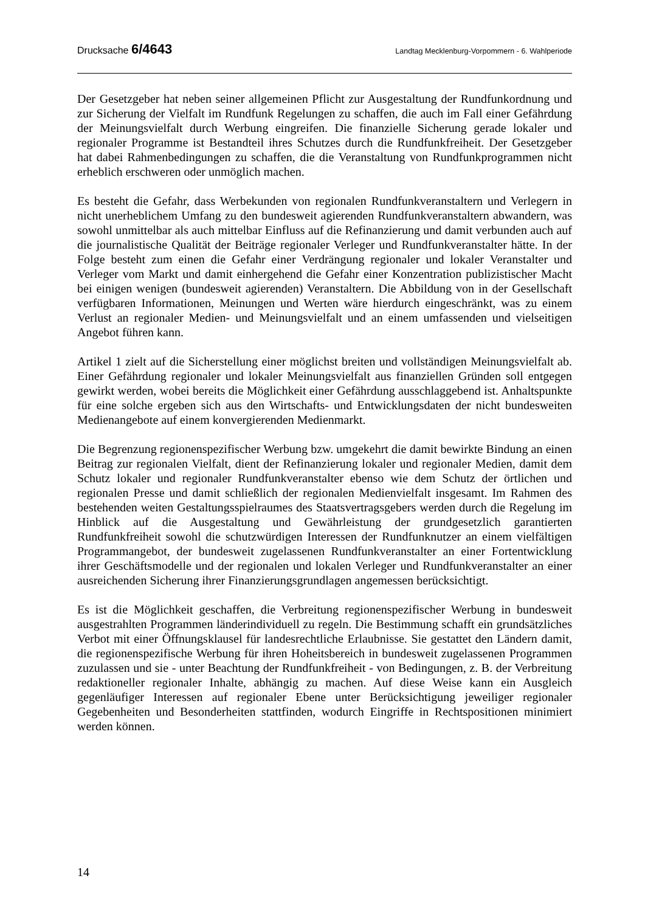Drucksache 6/4643 Landtag Mecklenburg-Vorpommern - 6. Wahlperiode
Der Gesetzgeber hat neben seiner allgemeinen Pflicht zur Ausgestaltung der Rundfunkordnung und zur Sicherung der Vielfalt im Rundfunk Regelungen zu schaffen, die auch im Fall einer Gefährdung der Meinungsvielfalt durch Werbung eingreifen. Die finanzielle Sicherung gerade lokaler und regionaler Programme ist Bestandteil ihres Schutzes durch die Rundfunkfreiheit. Der Gesetzgeber hat dabei Rahmenbedingungen zu schaffen, die die Veranstaltung von Rundfunkprogrammen nicht erheblich erschweren oder unmöglich machen.
Es besteht die Gefahr, dass Werbekunden von regionalen Rundfunkveranstaltern und Verlegern in nicht unerheblichem Umfang zu den bundesweit agierenden Rundfunkveranstaltern abwandern, was sowohl unmittelbar als auch mittelbar Einfluss auf die Refinanzierung und damit verbunden auch auf die journalistische Qualität der Beiträge regionaler Verleger und Rundfunkveranstalter hätte. In der Folge besteht zum einen die Gefahr einer Verdrängung regionaler und lokaler Veranstalter und Verleger vom Markt und damit einhergehend die Gefahr einer Konzentration publizistischer Macht bei einigen wenigen (bundesweit agierenden) Veranstaltern. Die Abbildung von in der Gesellschaft verfügbaren Informationen, Meinungen und Werten wäre hierdurch eingeschränkt, was zu einem Verlust an regionaler Medien- und Meinungsvielfalt und an einem umfassenden und vielseitigen Angebot führen kann.
Artikel 1 zielt auf die Sicherstellung einer möglichst breiten und vollständigen Meinungsvielfalt ab. Einer Gefährdung regionaler und lokaler Meinungsvielfalt aus finanziellen Gründen soll entgegen gewirkt werden, wobei bereits die Möglichkeit einer Gefährdung ausschlaggebend ist. Anhaltspunkte für eine solche ergeben sich aus den Wirtschafts- und Entwicklungsdaten der nicht bundesweiten Medienangebote auf einem konvergierenden Medienmarkt.
Die Begrenzung regionenspezifischer Werbung bzw. umgekehrt die damit bewirkte Bindung an einen Beitrag zur regionalen Vielfalt, dient der Refinanzierung lokaler und regionaler Medien, damit dem Schutz lokaler und regionaler Rundfunkveranstalter ebenso wie dem Schutz der örtlichen und regionalen Presse und damit schließlich der regionalen Medienvielfalt insgesamt. Im Rahmen des bestehenden weiten Gestaltungsspielraumes des Staatsvertragsgebers werden durch die Regelung im Hinblick auf die Ausgestaltung und Gewährleistung der grundgesetzlich garantierten Rundfunkfreiheit sowohl die schutzwürdigen Interessen der Rundfunknutzer an einem vielfältigen Programmangebot, der bundesweit zugelassenen Rundfunkveranstalter an einer Fortentwicklung ihrer Geschäftsmodelle und der regionalen und lokalen Verleger und Rundfunkveranstalter an einer ausreichenden Sicherung ihrer Finanzierungsgrundlagen angemessen berücksichtigt.
Es ist die Möglichkeit geschaffen, die Verbreitung regionenspezifischer Werbung in bundesweit ausgestrahlten Programmen länderindividuell zu regeln. Die Bestimmung schafft ein grundsätzliches Verbot mit einer Öffnungsklausel für landesrechtliche Erlaubnisse. Sie gestattet den Ländern damit, die regionenspezifische Werbung für ihren Hoheitsbereich in bundesweit zugelassenen Programmen zuzulassen und sie - unter Beachtung der Rundfunkfreiheit - von Bedingungen, z. B. der Verbreitung redaktioneller regionaler Inhalte, abhängig zu machen. Auf diese Weise kann ein Ausgleich gegenläufiger Interessen auf regionaler Ebene unter Berücksichtigung jeweiliger regionaler Gegebenheiten und Besonderheiten stattfinden, wodurch Eingriffe in Rechtspositionen minimiert werden können.
14